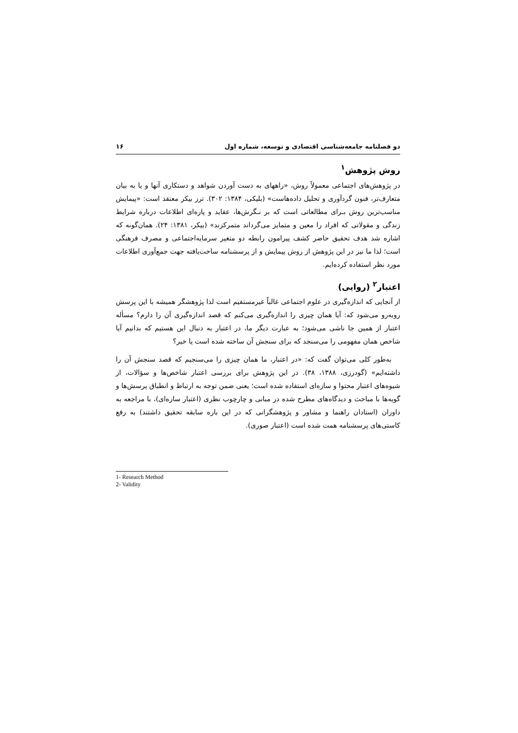دو فصلنامه جامعه‌شناسی اقتصادی و توسعه، شماره اول ۱۶
روش پژوهش<sup>۱</sup>
در پژوهش‌های اجتماعی معمولاً روش، «راههای به دست آوردن شواهد و دستکاری آنها و یا به بیان متعارف‌تر، فنون گردآوری و تحلیل داده‌هاست» (بلیکی، ۱۳۸۴: ۳۰۲). ترز بیکر معتقد است: «پیمایش مناسب‌ترین روش بـرای مطالعاتی است که بر نـگرش‌ها، عقاید و پاره‌ای اطلاعات درباره شرایط زندگی و مقولاتی که افراد را معین و متمایز می‌گرداند متمرکزند» (بیکر، ۱۳۸۱: ۲۴). همان‌گونه که اشاره شد هدف تحقیق حاضر کشف پیرامون رابطه دو متغیر سرمایه‌اجتماعی و مصرف فرهنگی است؛ لذا ما نیز در این پژوهش از روش پیمایش و از پرسشنامه ساخت‌یافته جهت جمع‌آوری اطلاعات مورد نظر استفاده کرده‌ایم.
اعتبار<sup>۲</sup> (روایی)
از آنجایی که اندازه‌گیری در علوم اجتماعی غالباً غیرمستقیم است لذا پژوهشگر همیشه با این پرسش روبه‌رو می‌شود که: آیا همان چیزی را اندازه‌گیری می‌کنم که قصد اندازه‌گیری آن را دارم؟ مسأله اعتبار از همین جا ناشی می‌شود؛ به عبارت دیگر ما، در اعتبار به دنبال این هستیم که بدانیم آیا شاخص همان مفهومی را می‌سنجد که برای سنجش آن ساخته شده است یا خیر؟
به‌طور کلی می‌توان گفت که: «در اعتبار، ما همان چیزی را می‌سنجیم که قصد سنجش آن را داشته‌ایم» (گودرزی، ۱۳۸۸، ۳۸). در این پژوهش برای بررسی اعتبار شاخص‌ها و سؤالات، از شیوه‌های اعتبار محتوا و سازه‌ای استفاده شده است؛ یعنی ضمن توجه به ارتباط و انطباق پرسش‌ها و گویه‌ها با مباحث و دیدگاه‌های مطرح شده در مبانی و چارچوب نظری (اعتبار سازه‌ای)، با مراجعه به داوران (استادان راهنما و مشاور و پژوهشگرانی که در این باره سابقه تحقیق داشتند) به رفع کاستی‌های پرسشنامه همت شده است (اعتبار صوری).
1- Research Method
2- Validity